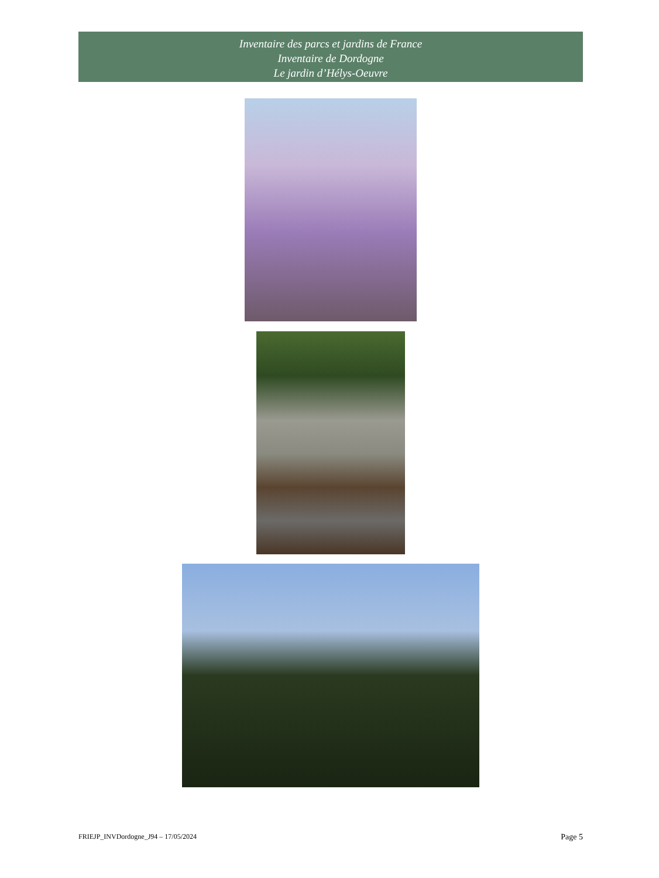Inventaire des parcs et jardins de France
Inventaire de Dordogne
Le jardin d’Hélys-Oeuvre
FRIEJP_INVDordogne_J94 – 17/05/2024 Page 5